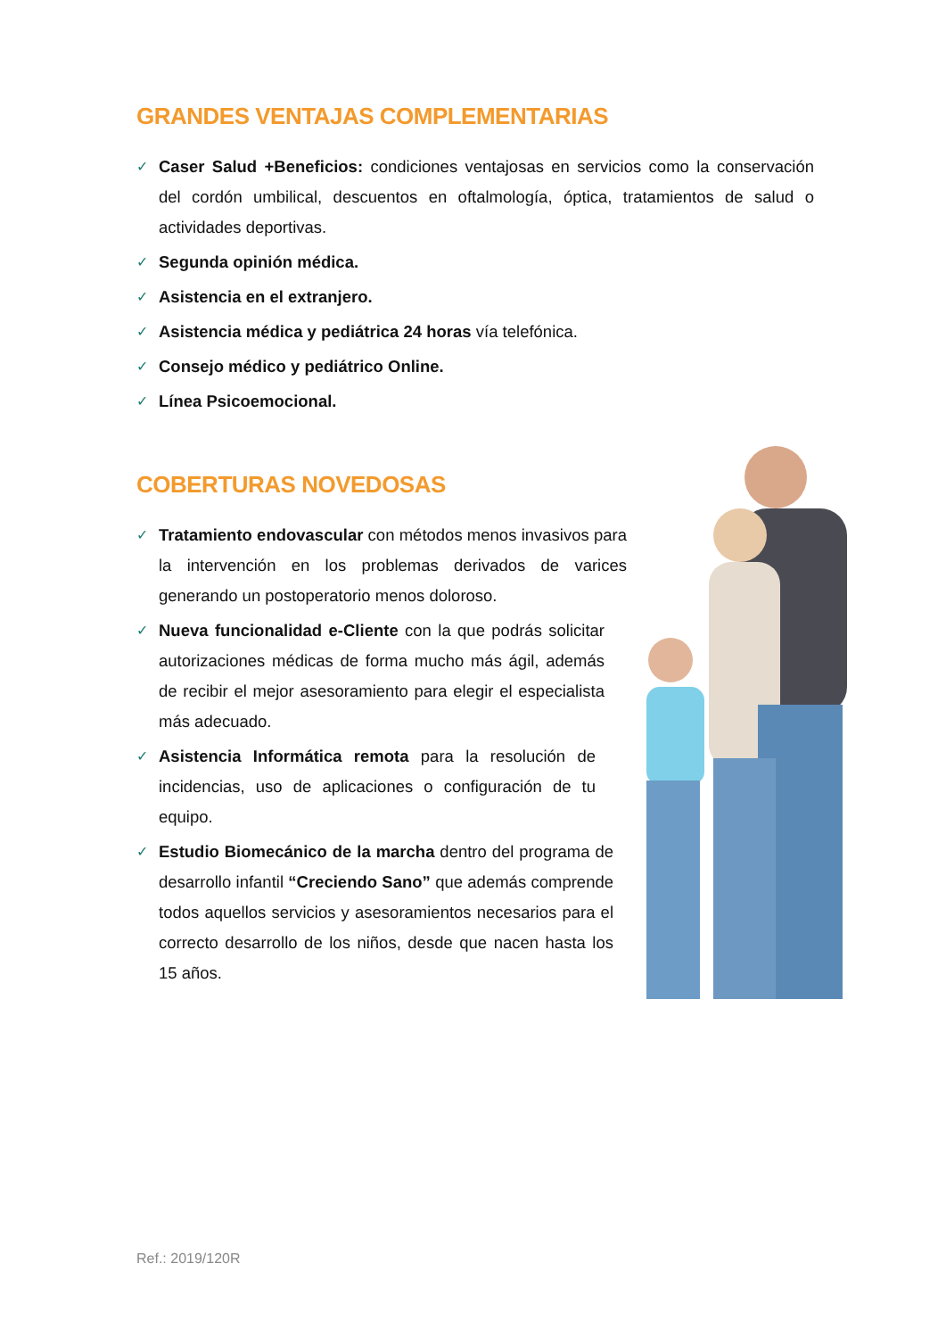GRANDES VENTAJAS COMPLEMENTARIAS
✓ Caser Salud +Beneficios: condiciones ventajosas en servicios como la conservación del cordón umbilical, descuentos en oftalmología, óptica, tratamientos de salud o actividades deportivas.
✓ Segunda opinión médica.
✓ Asistencia en el extranjero.
✓ Asistencia médica y pediátrica 24 horas vía telefónica.
✓ Consejo médico y pediátrico Online.
✓ Línea Psicoemocional.
COBERTURAS NOVEDOSAS
✓ Tratamiento endovascular con métodos menos invasivos para la intervención en los problemas derivados de varices generando un postoperatorio menos doloroso.
✓ Nueva funcionalidad e-Cliente con la que podrás solicitar autorizaciones médicas de forma mucho más ágil, además de recibir el mejor asesoramiento para elegir el especialista más adecuado.
✓ Asistencia Informática remota para la resolución de incidencias, uso de aplicaciones o configuración de tu equipo.
✓ Estudio Biomecánico de la marcha dentro del programa de desarrollo infantil “Creciendo Sano” que además comprende todos aquellos servicios y asesoramientos necesarios para el correcto desarrollo de los niños, desde que nacen hasta los 15 años.
Ref.: 2019/120R